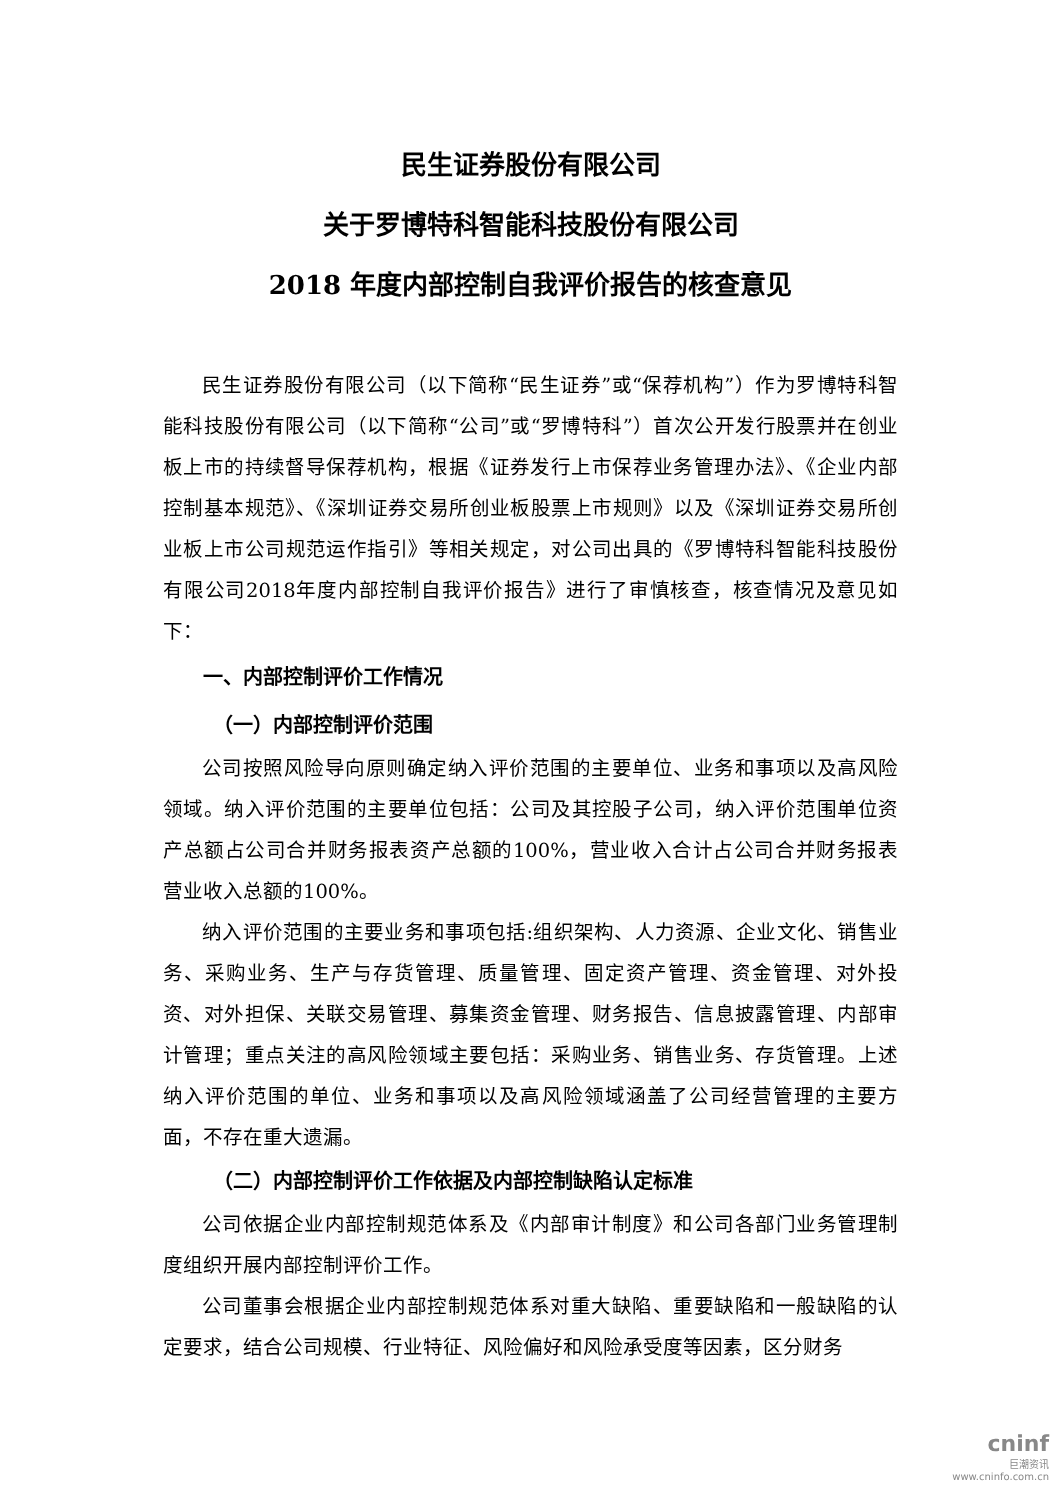民生证券股份有限公司
关于罗博特科智能科技股份有限公司
2018 年度内部控制自我评价报告的核查意见
民生证券股份有限公司（以下简称“民生证券”或“保荐机构”）作为罗博特科智能科技股份有限公司（以下简称“公司”或“罗博特科”）首次公开发行股票并在创业板上市的持续督导保荐机构，根据《证券发行上市保荐业务管理办法》、《企业内部控制基本规范》、《深圳证券交易所创业板股票上市规则》以及《深圳证券交易所创业板上市公司规范运作指引》等相关规定，对公司出具的《罗博特科智能科技股份有限公司2018年度内部控制自我评价报告》进行了审慎核查，核查情况及意见如下：
一、内部控制评价工作情况
（一）内部控制评价范围
公司按照风险导向原则确定纳入评价范围的主要单位、业务和事项以及高风险领域。纳入评价范围的主要单位包括：公司及其控股子公司，纳入评价范围单位资产总额占公司合并财务报表资产总额的100%，营业收入合计占公司合并财务报表营业收入总额的100%。
纳入评价范围的主要业务和事项包括:组织架构、人力资源、企业文化、销售业务、采购业务、生产与存货管理、质量管理、固定资产管理、资金管理、对外投资、对外担保、关联交易管理、募集资金管理、财务报告、信息披露管理、内部审计管理；重点关注的高风险领域主要包括：采购业务、销售业务、存货管理。上述纳入评价范围的单位、业务和事项以及高风险领域涵盖了公司经营管理的主要方面，不存在重大遗漏。
（二）内部控制评价工作依据及内部控制缺陷认定标准
公司依据企业内部控制规范体系及《内部审计制度》和公司各部门业务管理制度组织开展内部控制评价工作。
公司董事会根据企业内部控制规范体系对重大缺陷、重要缺陷和一般缺陷的认定要求，结合公司规模、行业特征、风险偏好和风险承受度等因素，区分财务
cninf
巨潮资讯
www.cninfo.com.cn